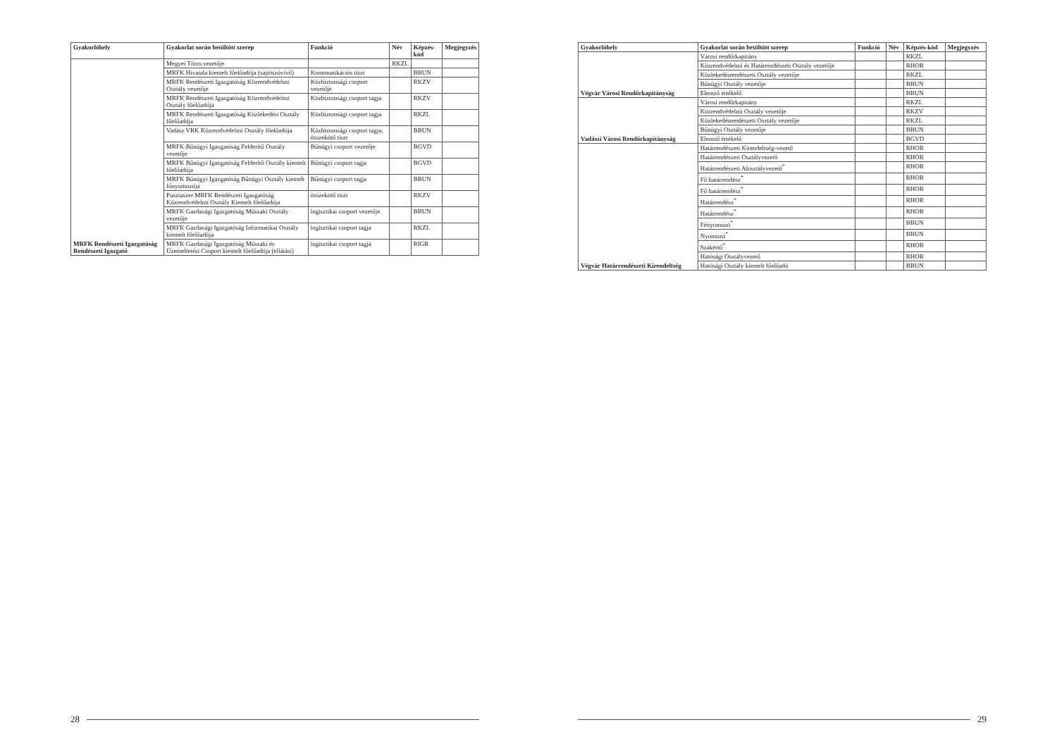| Gyakorlóhely | Gyakorlat során betöltött szerep | Funkció | Név | Képzés-kód | Megjegyzés |
| --- | --- | --- | --- | --- | --- |
| MRFK Rendészeti Igazgatóság Rendészeti Igazgató | Megyei Törzs vezetője | | RKZL | | |
| | MRFK Hivatala kiemelt főelőadója (sajtószóvivő) | Kommunikációs tiszt | | BBUN | |
| | MRFK Rendészeti Igazgatóság Közrendvédelmi Osztály vezetője | Közbiztonsági csoport vezetője | | RKZV | |
| | MRFK Rendészeti Igazgatóság Közrendvédelmi Osztály főelőadója | Közbiztonsági csoport tagja | | RKZV | |
| | MRFK Rendészeti Igazgatóság Közlekedési Osztály főelőadója | Közbiztonsági csoport tagja | | RKZL | |
| | Vadász VRK Közrendvédelmi Osztály főelőadója | Közbiztonsági csoport tagja, összekötő tiszt | | BBUN | |
| | MRFK Bűnügyi Igazgatóság Felderítő Osztály vezetője | Bűnügyi csoport vezetője | | BGVD | |
| | MRFK Bűnügyi Igazgatóság Felderítő Osztály kiemelt főelőadója | Bűnügyi csoport tagja | | BGVD | |
| | MRFK Bűnügyi Igazgatóság Bűnügyi Osztály kiemelt főnyomozója | Bűnügyi csoport tagja | | BBUN | |
| | Pusztaszer MRFK Rendészeti Igazgatóság Közrendvédelmi Osztály Kiemelt főelőadója | összekötő tiszt | | RKZV | |
| | MRFK Gazdasági Igazgatóság Műszaki Osztály vezetője | logisztikai csoport vezetője | | BBUN | |
| | MRFK Gazdasági Igazgatóság Informatikai Osztály kiemelt főelőadója | logisztikai csoport tagja | | RKZL | |
| | MRFK Gazdasági Igazgatóság Műszaki és Üzemeltetési Csoport kiemelt főelőadója (ellátási) | logisztikai csoport tagja | | RIGR | |
28
| Gyakorlóhely | Gyakorlat során betöltött szerep | Funkció | Név | Képzés-kód | Megjegyzés |
| --- | --- | --- | --- | --- | --- |
| Végvár Városi Rendőrkapitányság | Városi rendőrkapitány | | | RKZL | |
| | Közrendvédelmi és Határrendészeti Osztály vezetője | | | RHOR | |
| | Közlekedésrendészeti Osztály vezetője | | | RKZL | |
| | Bűnügyi Osztály vezetője | | | BBUN | |
| | Elemző értékelő | | | BBUN | |
| Vadászi Városi Rendőrkapitányság | Városi rendőrkapitány | | | RKZL | |
| | Közrendvédelmi Osztály vezetője | | | RKZV | |
| | Közlekedésrendészeti Osztály vezetője | | | RKZL | |
| | Bűnügyi Osztály vezetője | | | BBUN | |
| | Elemző értékelő | | | BGVD | |
| Végvár Határrendészeti Kirendeltség | Határrendészeti Kirendeltség-vezető | | | RHOR | |
| | Határrendészeti Osztályvezető | | | RHOR | |
| | Határrendészeti Alosztályvezető<sup>*</sup> | | | RHOR | |
| | Fő határrendész<sup>*</sup> | | | RHOR | |
| | Fő határrendész<sup>*</sup> | | | RHOR | |
| | Határrendész<sup>*</sup> | | | RHOR | |
| | Határrendész<sup>*</sup> | | | RHOR | |
| | Fényomozó<sup>*</sup> | | | BBUN | |
| | Nyomozó<sup>*</sup> | | | BBUN | |
| | Szakértő<sup>*</sup> | | | RHOR | |
| | Hatósági Osztályvezető | | | RHOR | |
| | Hatósági Osztály kiemelt főelőadó | | | BBUN | |
29